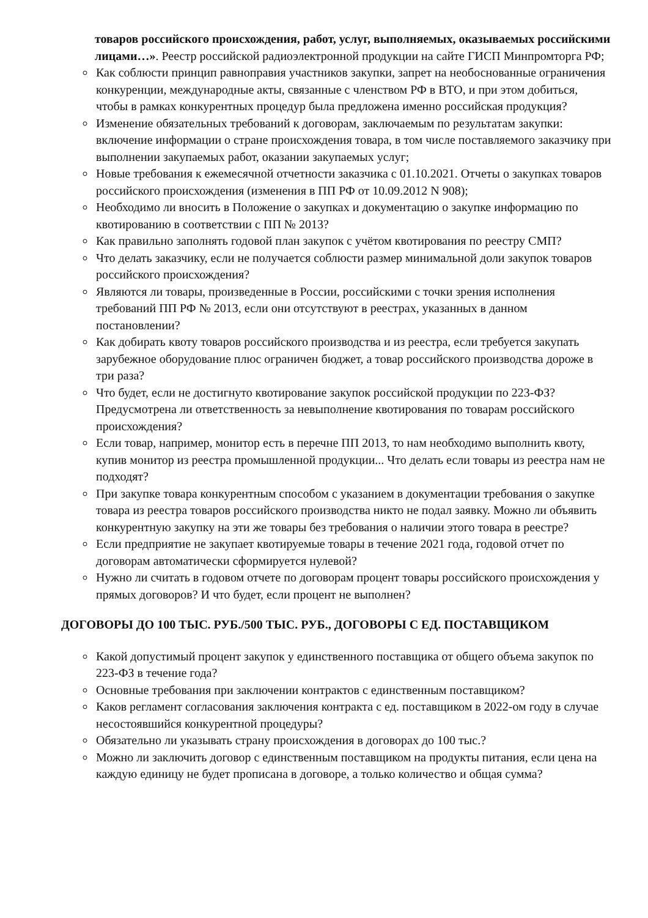товаров российского происхождения, работ, услуг, выполняемых, оказываемых российскими лицами…». Реестр российской радиоэлектронной продукции на сайте ГИСП Минпромторга РФ;
Как соблюсти принцип равноправия участников закупки, запрет на необоснованные ограничения конкуренции, международные акты, связанные с членством РФ в ВТО, и при этом добиться, чтобы в рамках конкурентных процедур была предложена именно российская продукция?
Изменение обязательных требований к договорам, заключаемым по результатам закупки: включение информации о стране происхождения товара, в том числе поставляемого заказчику при выполнении закупаемых работ, оказании закупаемых услуг;
Новые требования к ежемесячной отчетности заказчика с 01.10.2021. Отчеты о закупках товаров российского происхождения (изменения в ПП РФ от 10.09.2012 N 908);
Необходимо ли вносить в Положение о закупках и документацию о закупке информацию по квотированию в соответствии с ПП № 2013?
Как правильно заполнять годовой план закупок с учётом квотирования по реестру СМП?
Что делать заказчику, если не получается соблюсти размер минимальной доли закупок товаров российского происхождения?
Являются ли товары, произведенные в России, российскими с точки зрения исполнения требований ПП РФ № 2013, если они отсутствуют в реестрах, указанных в данном постановлении?
Как добирать квоту товаров российского производства и из реестра, если требуется закупать зарубежное оборудование плюс ограничен бюджет, а товар российского производства дороже в три раза?
Что будет, если не достигнуто квотирование закупок российской продукции по 223-ФЗ? Предусмотрена ли ответственность за невыполнение квотирования по товарам российского происхождения?
Если товар, например, монитор есть в перечне ПП 2013, то нам необходимо выполнить квоту, купив монитор из реестра промышленной продукции... Что делать если товары из реестра нам не подходят?
При закупке товара конкурентным способом с указанием в документации требования о закупке товара из реестра товаров российского производства никто не подал заявку. Можно ли объявить конкурентную закупку на эти же товары без требования о наличии этого товара в реестре?
Если предприятие не закупает квотируемые товары в течение 2021 года, годовой отчет по договорам автоматически сформируется нулевой?
Нужно ли считать в годовом отчете по договорам процент товары российского происхождения у прямых договоров? И что будет, если процент не выполнен?
ДОГОВОРЫ ДО 100 ТЫС. РУБ./500 ТЫС. РУБ., ДОГОВОРЫ С ЕД. ПОСТАВЩИКОМ
Какой допустимый процент закупок у единственного поставщика от общего объема закупок по 223-ФЗ в течение года?
Основные требования при заключении контрактов с единственным поставщиком?
Каков регламент согласования заключения контракта с ед. поставщиком в 2022-ом году в случае несостоявшийся конкурентной процедуры?
Обязательно ли указывать страну происхождения в договорах до 100 тыс.?
Можно ли заключить договор с единственным поставщиком на продукты питания, если цена на каждую единицу не будет прописана в договоре, а только количество и общая сумма?